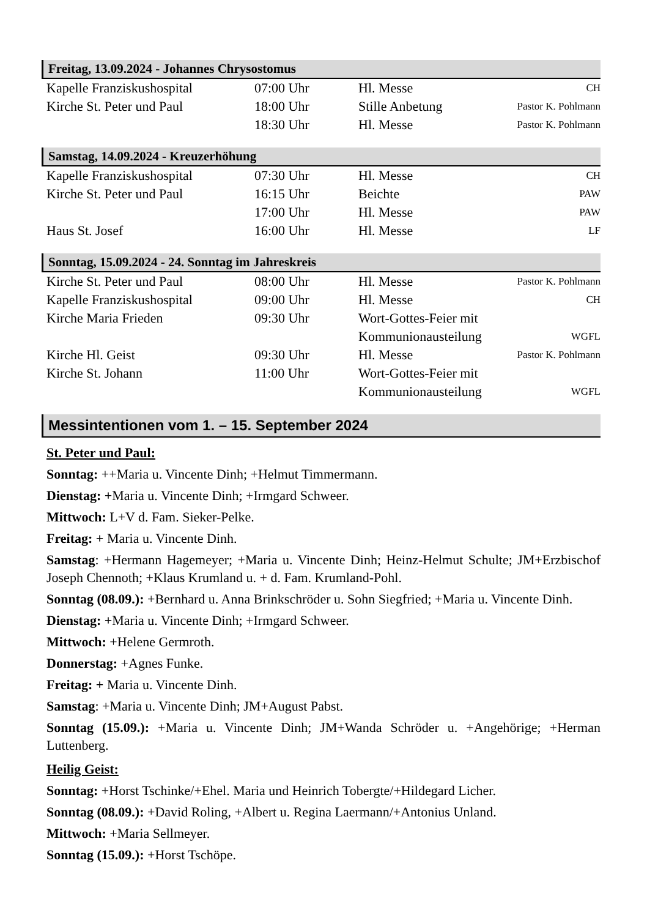Freitag, 13.09.2024 - Johannes Chrysostomus
| Kapelle Franziskushospital | 07:00 Uhr | Hl. Messe | CH |
| Kirche St. Peter und Paul | 18:00 Uhr | Stille Anbetung | Pastor K. Pohlmann |
| | 18:30 Uhr | Hl. Messe | Pastor K. Pohlmann |
Samstag, 14.09.2024 - Kreuzerhöhung
| Kapelle Franziskushospital | 07:30 Uhr | Hl. Messe | CH |
| Kirche St. Peter und Paul | 16:15 Uhr | Beichte | PAW |
| | 17:00 Uhr | Hl. Messe | PAW |
| Haus St. Josef | 16:00 Uhr | Hl. Messe | LF |
Sonntag, 15.09.2024 - 24. Sonntag im Jahreskreis
| Kirche St. Peter und Paul | 08:00 Uhr | Hl. Messe | Pastor K. Pohlmann |
| Kapelle Franziskushospital | 09:00 Uhr | Hl. Messe | CH |
| Kirche Maria Frieden | 09:30 Uhr | Wort-Gottes-Feier mit Kommunionausteilung | WGFL |
| Kirche Hl. Geist | 09:30 Uhr | Hl. Messe | Pastor K. Pohlmann |
| Kirche St. Johann | 11:00 Uhr | Wort-Gottes-Feier mit Kommunionausteilung | WGFL |
Messintentionen vom 1. – 15. September 2024
St. Peter und Paul:
Sonntag: ++Maria u. Vincente Dinh; +Helmut Timmermann.
Dienstag: +Maria u. Vincente Dinh; +Irmgard Schweer.
Mittwoch: L+V d. Fam. Sieker-Pelke.
Freitag: + Maria u. Vincente Dinh.
Samstag: +Hermann Hagemeyer; +Maria u. Vincente Dinh; Heinz-Helmut Schulte; JM+Erzbischof Joseph Chennoth; +Klaus Krumland u. + d. Fam. Krumland-Pohl.
Sonntag (08.09.): +Bernhard u. Anna Brinkschröder u. Sohn Siegfried; +Maria u. Vincente Dinh.
Dienstag: +Maria u. Vincente Dinh; +Irmgard Schweer.
Mittwoch: +Helene Germroth.
Donnerstag: +Agnes Funke.
Freitag: + Maria u. Vincente Dinh.
Samstag: +Maria u. Vincente Dinh; JM+August Pabst.
Sonntag (15.09.): +Maria u. Vincente Dinh; JM+Wanda Schröder u. +Angehörige; +Herman Luttenberg.
Heilig Geist:
Sonntag: +Horst Tschinke/+Ehel. Maria und Heinrich Tobergte/+Hildegard Licher.
Sonntag (08.09.): +David Roling, +Albert u. Regina Laermann/+Antonius Unland.
Mittwoch: +Maria Sellmeyer.
Sonntag (15.09.): +Horst Tschöpe.